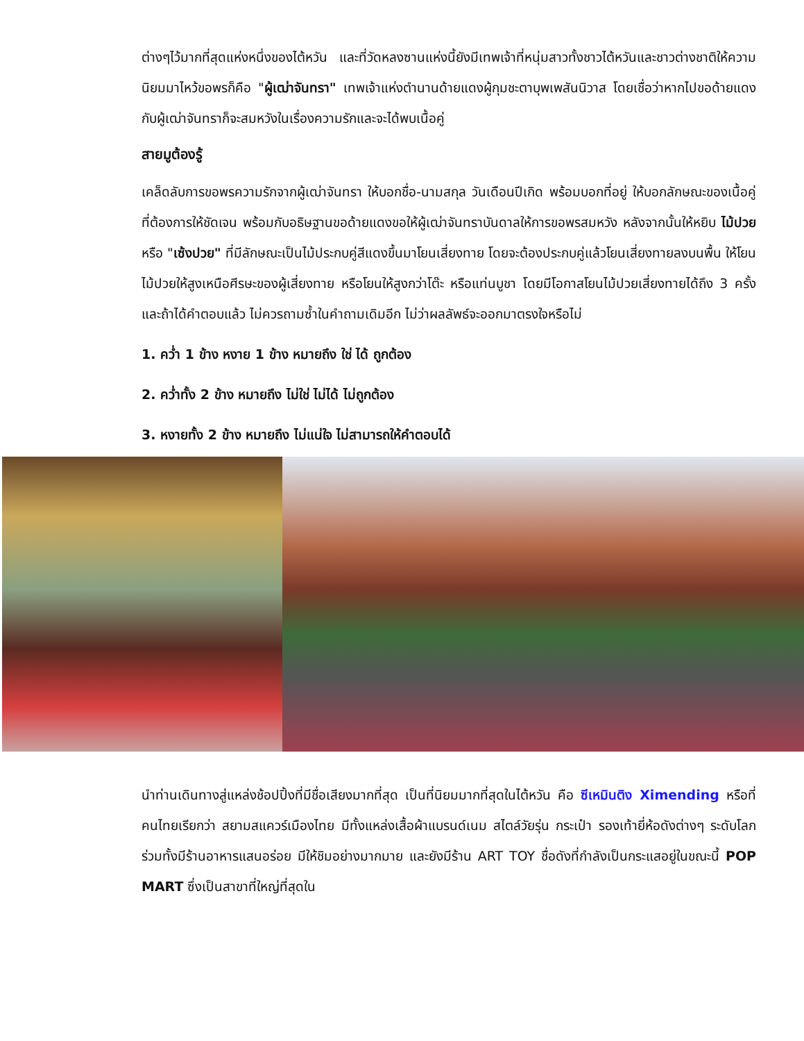ต่างๆไว้มากที่สุดแห่งหนึ่งของไต้หวัน และที่วัดหลงซานแห่งนี้ยังมีเทพเจ้าที่หนุ่มสาวทั้งชาวไต้หวันและชาวต่างชาติให้ความนิยมมาไหว้ขอพรก็คือ "ผู้เฒ่าจันทรา" เทพเจ้าแห่งตำนานด้ายแดงผู้กุมชะตาบุพเพสันนิวาส โดยเชื่อว่าหากไปขอด้ายแดงกับผู้เฒ่าจันทราก็จะสมหวังในเรื่องความรักและจะได้พบเนื้อคู่
สายมูต้องรู้
เคล็ดลับการขอพรความรักจากผู้เฒ่าจันทรา ให้บอกชื่อ-นามสกุล วันเดือนปีเกิด พร้อมบอกที่อยู่ ให้บอกลักษณะของเนื้อคู่ ที่ต้องการให้ชัดเจน พร้อมกับอธิษฐานขอด้ายแดงขอให้ผู้เฒ่าจันทราบันดาลให้การขอพรสมหวัง หลังจากนั้นให้หยิบ ไม้ปวย หรือ "เซ้งปวย" ที่มีลักษณะเป็นไม้ประกบคู่สีแดงขึ้นมาโยนเสี่ยงทาย โดยจะต้องประกบคู่แล้วโยนเสี่ยงทายลงบนพื้น ให้โยนไม้ปวยให้สูงเหนือศีรษะของผู้เสี่ยงทาย หรือโยนให้สูงกว่าโต๊ะ หรือแท่นบูชา โดยมีโอกาสโยนไม้ปวยเสี่ยงทายได้ถึง 3 ครั้ง และถ้าได้คำตอบแล้ว ไม่ควรถามซ้ำในคำถามเดิมอีก ไม่ว่าผลลัพธ์จะออกมาตรงใจหรือไม่
1. คว่ำ 1 ข้าง หงาย 1 ข้าง หมายถึง ใช่ ได้ ถูกต้อง
2. คว่ำทั้ง 2 ข้าง หมายถึง ไม่ใช่ ไม่ได้ ไม่ถูกต้อง
3. หงายทั้ง 2 ข้าง หมายถึง ไม่แน่ใจ ไม่สามารถให้คำตอบได้
นำท่านเดินทางสู่แหล่งช้อปปิ้งที่มีชื่อเสียงมากที่สุด เป็นที่นิยมมากที่สุดในไต้หวัน คือ ซีเหมินติง Ximending หรือที่คนไทยเรียกว่า สยามสแควร์เมืองไทย มีทั้งแหล่งเสื้อผ้าแบรนด์เนม สไตล์วัยรุ่น กระเป๋า รองเท้ายี่ห้อดังต่างๆ ระดับโลก ร่วมทั้งมีร้านอาหารแสนอร่อย มีให้ชิมอย่างมากมาย และยังมีร้าน ART TOY ชื่อดังที่กำลังเป็นกระแสอยู่ในขณะนี้ POP MART ซึ่งเป็นสาขาที่ใหญ่ที่สุดใน